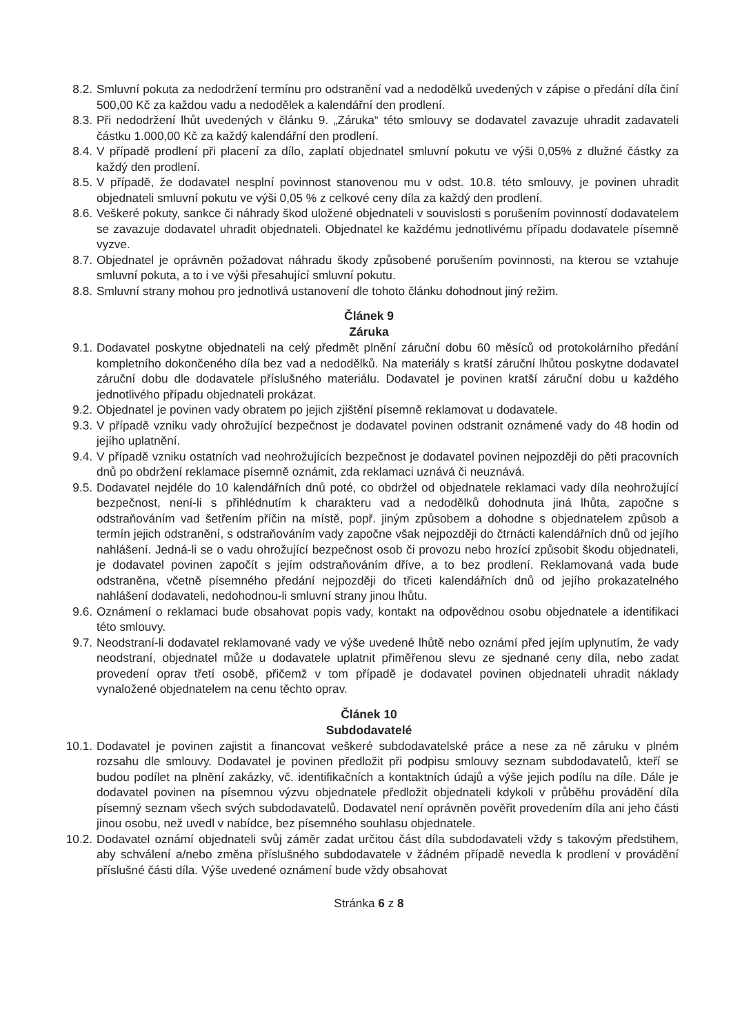8.2. Smluvní pokuta za nedodržení termínu pro odstranění vad a nedodělků uvedených v zápise o předání díla činí 500,00 Kč za každou vadu a nedodělek a kalendářní den prodlení.
8.3. Při nedodržení lhůt uvedených v článku 9. „Záruka“ této smlouvy se dodavatel zavazuje uhradit zadavateli částku 1.000,00 Kč za každý kalendářní den prodlení.
8.4. V případě prodlení při placení za dílo, zaplatí objednatel smluvní pokutu ve výši 0,05% z dlužné částky za každý den prodlení.
8.5. V případě, že dodavatel nesplní povinnost stanovenou mu v odst. 10.8. této smlouvy, je povinen uhradit objednateli smluvní pokutu ve výši 0,05 % z celkové ceny díla za každý den prodlení.
8.6. Veškeré pokuty, sankce či náhrady škod uložené objednateli v souvislosti s porušením povinností dodavatelem se zavazuje dodavatel uhradit objednateli. Objednatel ke každému jednotlivému případu dodavatele písemně vyzve.
8.7. Objednatel je oprávněn požadovat náhradu škody způsobené porušením povinnosti, na kterou se vztahuje smluvní pokuta, a to i ve výši přesahující smluvní pokutu.
8.8. Smluvní strany mohou pro jednotlivá ustanovení dle tohoto článku dohodnout jiný režim.
Článek 9
Záruka
9.1. Dodavatel poskytne objednateli na celý předmět plnění záruční dobu 60 měsíců od protokolárního předání kompletního dokončeného díla bez vad a nedodělků. Na materiály s kratší záruční lhůtou poskytne dodavatel záruční dobu dle dodavatele příslušného materiálu. Dodavatel je povinen kratší záruční dobu u každého jednotlivého případu objednateli prokázat.
9.2. Objednatel je povinen vady obratem po jejich zjištění písemně reklamovat u dodavatele.
9.3. V případě vzniku vady ohrožující bezpečnost je dodavatel povinen odstranit oznámené vady do 48 hodin od jejího uplatnění.
9.4. V případě vzniku ostatních vad neohrožujících bezpečnost je dodavatel povinen nejpozději do pěti pracovních dnů po obdržení reklamace písemně oznámit, zda reklamaci uznává či neuznává.
9.5. Dodavatel nejdéle do 10 kalendářních dnů poté, co obdržel od objednatele reklamaci vady díla neohrožující bezpečnost, není-li s přihlédnutím k charakteru vad a nedodělků dohodnuta jiná lhůta, započne s odstraňováním vad šetřením příčin na místě, popř. jiným způsobem a dohodne s objednatelem způsob a termín jejich odstranění, s odstraňováním vady započne však nejpozději do čtrnácti kalendářních dnů od jejího nahlášení. Jedná-li se o vadu ohrožující bezpečnost osob či provozu nebo hrozící způsobit škodu objednateli, je dodavatel povinen započít s jejím odstraňováním dříve, a to bez prodlení. Reklamovaná vada bude odstraněna, včetně písemného předání nejpozději do třiceti kalendářních dnů od jejího prokazatelného nahlášení dodavateli, nedohodnou-li smluvní strany jinou lhůtu.
9.6. Oznámení o reklamaci bude obsahovat popis vady, kontakt na odpovědnou osobu objednatele a identifikaci této smlouvy.
9.7. Neodstraní-li dodavatel reklamované vady ve výše uvedené lhůtě nebo oznámí před jejím uplynutím, že vady neodstraní, objednatel může u dodavatele uplatnit přiměřenou slevu ze sjednané ceny díla, nebo zadat provedení oprav třetí osobě, přičemž v tom případě je dodavatel povinen objednateli uhradit náklady vynaložené objednatelem na cenu těchto oprav.
Článek 10
Subdodavatelé
10.1. Dodavatel je povinen zajistit a financovat veškeré subdodavatelské práce a nese za ně záruku v plném rozsahu dle smlouvy. Dodavatel je povinen předložit při podpisu smlouvy seznam subdodavatelů, kteří se budou podílet na plnění zakázky, vč. identifikačních a kontaktních údajů a výše jejich podílu na díle. Dále je dodavatel povinen na písemnou výzvu objednatele předložit objednateli kdykoli v průběhu provádění díla písemný seznam všech svých subdodavatelů. Dodavatel není oprávněn pověřit provedením díla ani jeho části jinou osobu, než uvedl v nabídce, bez písemného souhlasu objednatele.
10.2. Dodavatel oznámí objednateli svůj záměr zadat určitou část díla subdodavateli vždy s takovým předstihem, aby schválení a/nebo změna příslušného subdodavatele v žádném případě nevedla k prodlení v provádění příslušné části díla. Výše uvedené oznámení bude vždy obsahovat
Stránka 6 z 8